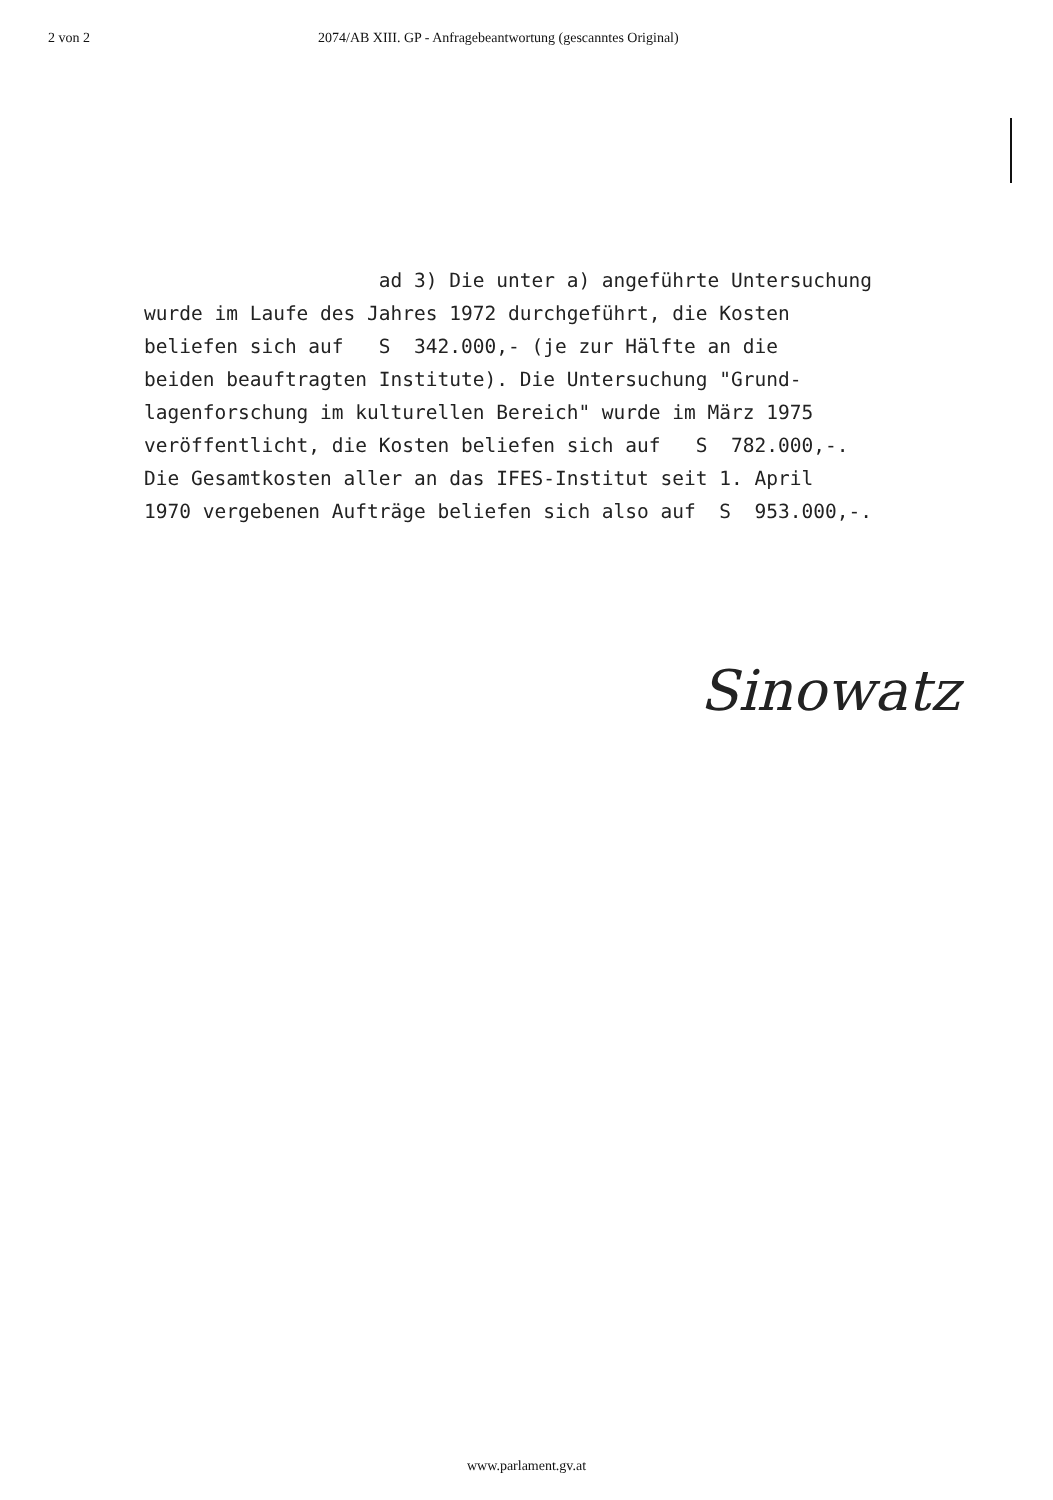2 von 2 2074/AB XIII. GP - Anfragebeantwortung (gescanntes Original)
ad 3) Die unter a) angeführte Untersuchung wurde im Laufe des Jahres 1972 durchgeführt, die Kosten beliefen sich auf S 342.000,- (je zur Hälfte an die beiden beauftragten Institute). Die Untersuchung "Grund- lagenforschung im kulturellen Bereich" wurde im März 1975 veröffentlicht, die Kosten beliefen sich auf S 782.000,-. Die Gesamtkosten aller an das IFES-Institut seit 1. April 1970 vergebenen Aufträge beliefen sich also auf S 953.000,-.
Sinowatz
www.parlament.gv.at